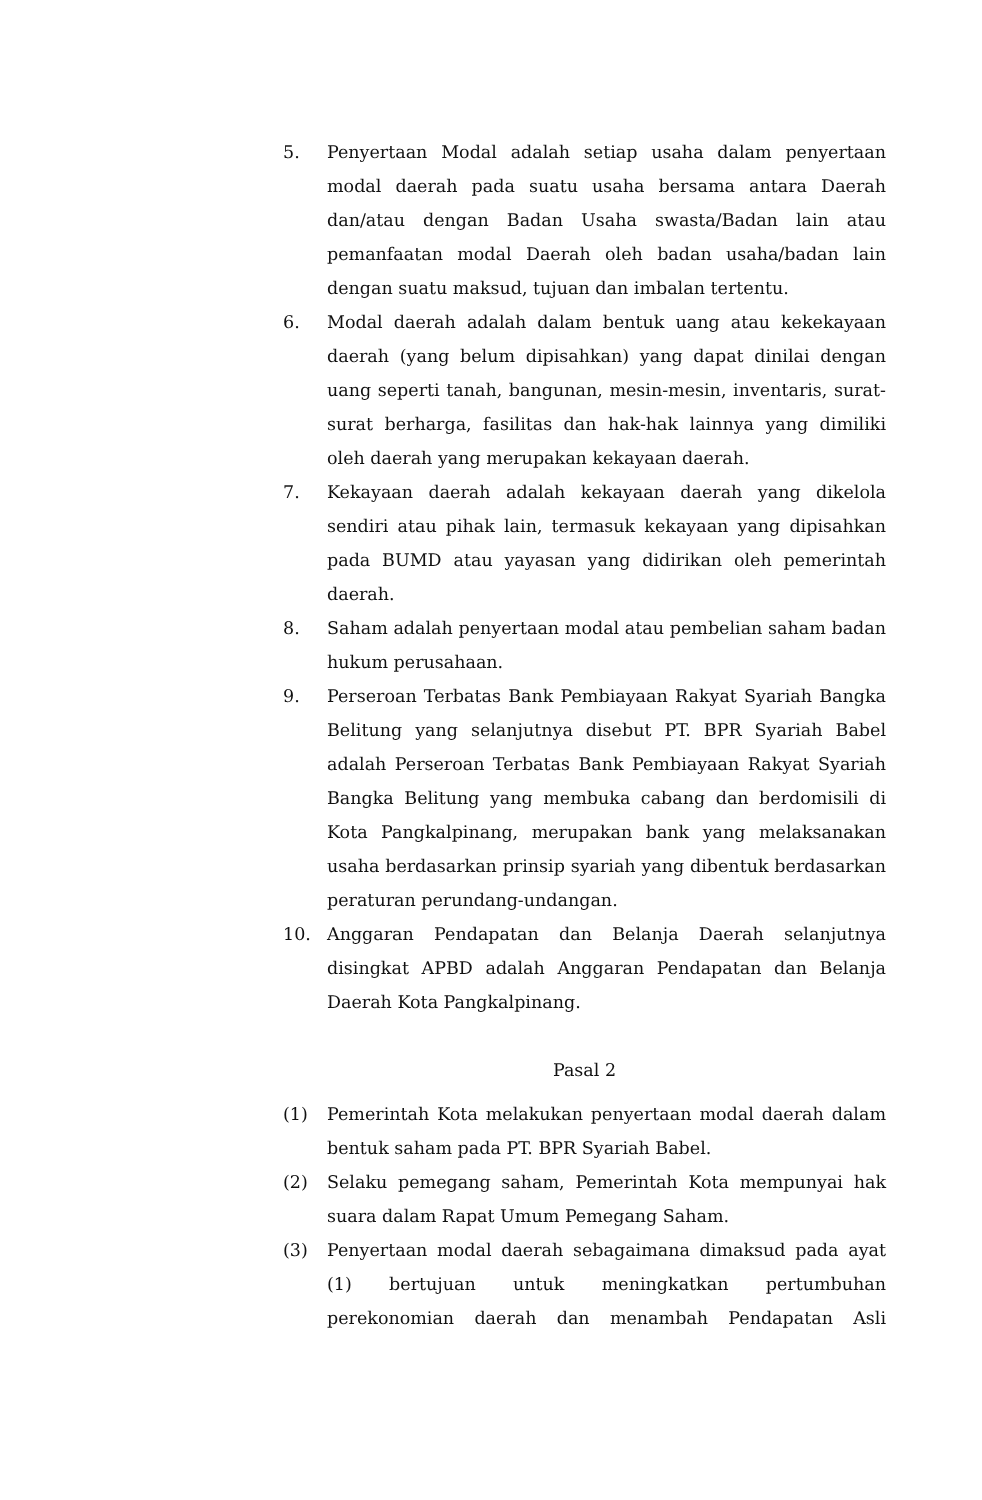5. Penyertaan Modal adalah setiap usaha dalam penyertaan modal daerah pada suatu usaha bersama antara Daerah dan/atau dengan Badan Usaha swasta/Badan lain atau pemanfaatan modal Daerah oleh badan usaha/badan lain dengan suatu maksud, tujuan dan imbalan tertentu.
6. Modal daerah adalah dalam bentuk uang atau kekekayaan daerah (yang belum dipisahkan) yang dapat dinilai dengan uang seperti tanah, bangunan, mesin-mesin, inventaris, surat-surat berharga, fasilitas dan hak-hak lainnya yang dimiliki oleh daerah yang merupakan kekayaan daerah.
7. Kekayaan daerah adalah kekayaan daerah yang dikelola sendiri atau pihak lain, termasuk kekayaan yang dipisahkan pada BUMD atau yayasan yang didirikan oleh pemerintah daerah.
8. Saham adalah penyertaan modal atau pembelian saham badan hukum perusahaan.
9. Perseroan Terbatas Bank Pembiayaan Rakyat Syariah Bangka Belitung yang selanjutnya disebut PT. BPR Syariah Babel adalah Perseroan Terbatas Bank Pembiayaan Rakyat Syariah Bangka Belitung yang membuka cabang dan berdomisili di Kota Pangkalpinang, merupakan bank yang melaksanakan usaha berdasarkan prinsip syariah yang dibentuk berdasarkan peraturan perundang-undangan.
10. Anggaran Pendapatan dan Belanja Daerah selanjutnya disingkat APBD adalah Anggaran Pendapatan dan Belanja Daerah Kota Pangkalpinang.
Pasal 2
(1) Pemerintah Kota melakukan penyertaan modal daerah dalam bentuk saham pada PT. BPR Syariah Babel.
(2) Selaku pemegang saham, Pemerintah Kota mempunyai hak suara dalam Rapat Umum Pemegang Saham.
(3) Penyertaan modal daerah sebagaimana dimaksud pada ayat (1) bertujuan untuk meningkatkan pertumbuhan perekonomian daerah dan menambah Pendapatan Asli